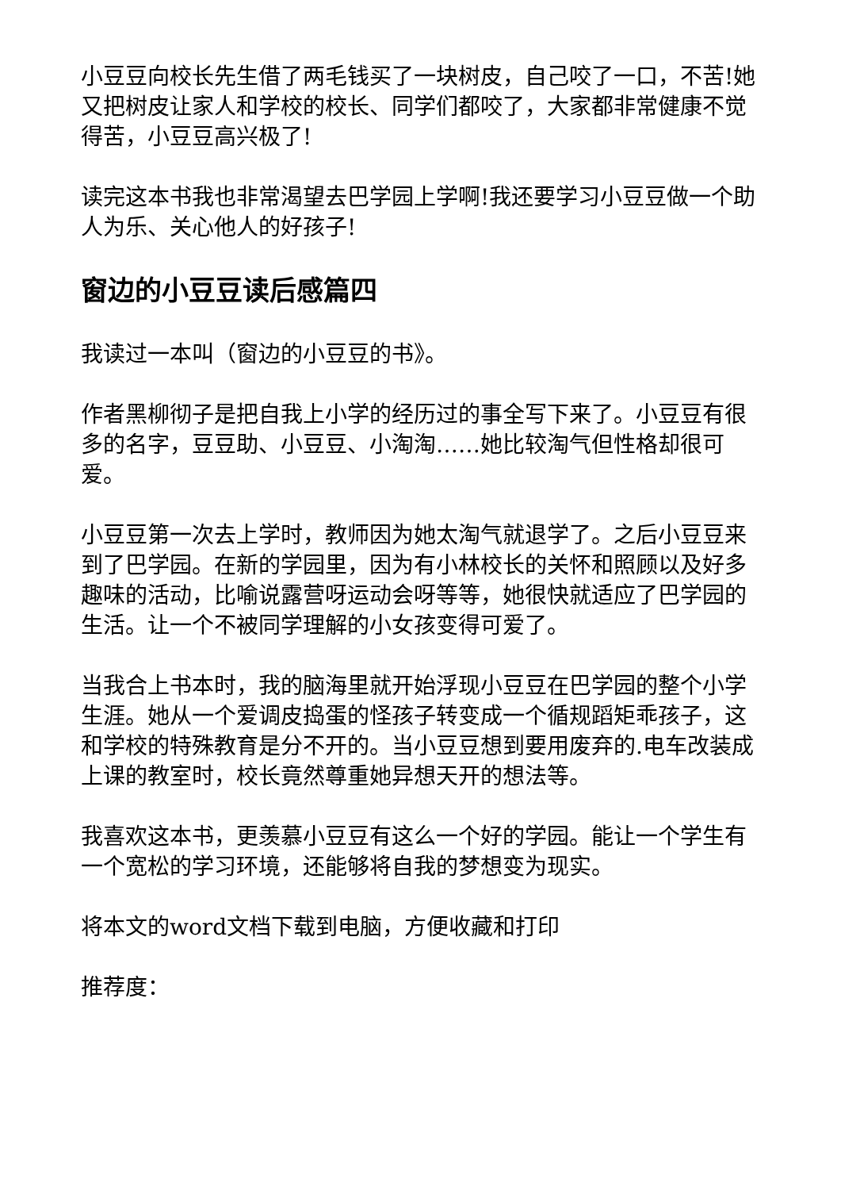小豆豆向校长先生借了两毛钱买了一块树皮，自己咬了一口，不苦!她又把树皮让家人和学校的校长、同学们都咬了，大家都非常健康不觉得苦，小豆豆高兴极了!
读完这本书我也非常渴望去巴学园上学啊!我还要学习小豆豆做一个助人为乐、关心他人的好孩子!
窗边的小豆豆读后感篇四
我读过一本叫（窗边的小豆豆的书》。
作者黑柳彻子是把自我上小学的经历过的事全写下来了。小豆豆有很多的名字，豆豆助、小豆豆、小淘淘……她比较淘气但性格却很可爱。
小豆豆第一次去上学时，教师因为她太淘气就退学了。之后小豆豆来到了巴学园。在新的学园里，因为有小林校长的关怀和照顾以及好多趣味的活动，比喻说露营呀运动会呀等等，她很快就适应了巴学园的生活。让一个不被同学理解的小女孩变得可爱了。
当我合上书本时，我的脑海里就开始浮现小豆豆在巴学园的整个小学生涯。她从一个爱调皮捣蛋的怪孩子转变成一个循规蹈矩乖孩子，这和学校的特殊教育是分不开的。当小豆豆想到要用废弃的.电车改装成上课的教室时，校长竟然尊重她异想天开的想法等。
我喜欢这本书，更羡慕小豆豆有这么一个好的学园。能让一个学生有一个宽松的学习环境，还能够将自我的梦想变为现实。
将本文的word文档下载到电脑，方便收藏和打印
推荐度：